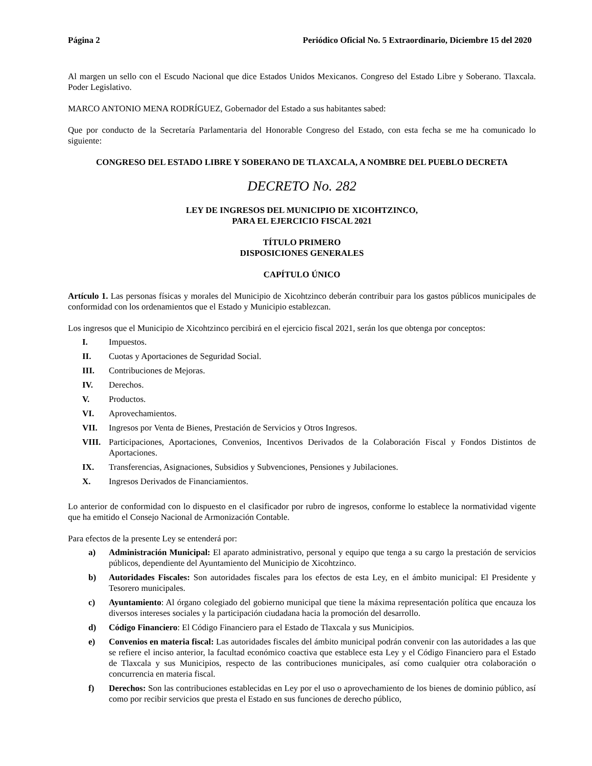Página 2 Periódico Oficial No. 5 Extraordinario, Diciembre 15 del 2020
Al margen un sello con el Escudo Nacional que dice Estados Unidos Mexicanos. Congreso del Estado Libre y Soberano. Tlaxcala. Poder Legislativo.
MARCO ANTONIO MENA RODRÍGUEZ, Gobernador del Estado a sus habitantes sabed:
Que por conducto de la Secretaría Parlamentaria del Honorable Congreso del Estado, con esta fecha se me ha comunicado lo siguiente:
CONGRESO DEL ESTADO LIBRE Y SOBERANO DE TLAXCALA, A NOMBRE DEL PUEBLO DECRETA
DECRETO No. 282
LEY DE INGRESOS DEL MUNICIPIO DE XICOHTZINCO,
PARA EL EJERCICIO FISCAL 2021
TÍTULO PRIMERO
DISPOSICIONES GENERALES
CAPÍTULO ÚNICO
Artículo 1. Las personas físicas y morales del Municipio de Xicohtzinco deberán contribuir para los gastos públicos municipales de conformidad con los ordenamientos que el Estado y Municipio establezcan.
Los ingresos que el Municipio de Xicohtzinco percibirá en el ejercicio fiscal 2021, serán los que obtenga por conceptos:
I. Impuestos.
II. Cuotas y Aportaciones de Seguridad Social.
III. Contribuciones de Mejoras.
IV. Derechos.
V. Productos.
VI. Aprovechamientos.
VII. Ingresos por Venta de Bienes, Prestación de Servicios y Otros Ingresos.
VIII. Participaciones, Aportaciones, Convenios, Incentivos Derivados de la Colaboración Fiscal y Fondos Distintos de Aportaciones.
IX. Transferencias, Asignaciones, Subsidios y Subvenciones, Pensiones y Jubilaciones.
X. Ingresos Derivados de Financiamientos.
Lo anterior de conformidad con lo dispuesto en el clasificador por rubro de ingresos, conforme lo establece la normatividad vigente que ha emitido el Consejo Nacional de Armonización Contable.
Para efectos de la presente Ley se entenderá por:
a) Administración Municipal: El aparato administrativo, personal y equipo que tenga a su cargo la prestación de servicios públicos, dependiente del Ayuntamiento del Municipio de Xicohtzinco.
b) Autoridades Fiscales: Son autoridades fiscales para los efectos de esta Ley, en el ámbito municipal: El Presidente y Tesorero municipales.
c) Ayuntamiento: Al órgano colegiado del gobierno municipal que tiene la máxima representación política que encauza los diversos intereses sociales y la participación ciudadana hacia la promoción del desarrollo.
d) Código Financiero: El Código Financiero para el Estado de Tlaxcala y sus Municipios.
e) Convenios en materia fiscal: Las autoridades fiscales del ámbito municipal podrán convenir con las autoridades a las que se refiere el inciso anterior, la facultad económico coactiva que establece esta Ley y el Código Financiero para el Estado de Tlaxcala y sus Municipios, respecto de las contribuciones municipales, así como cualquier otra colaboración o concurrencia en materia fiscal.
f) Derechos: Son las contribuciones establecidas en Ley por el uso o aprovechamiento de los bienes de dominio público, así como por recibir servicios que presta el Estado en sus funciones de derecho público,